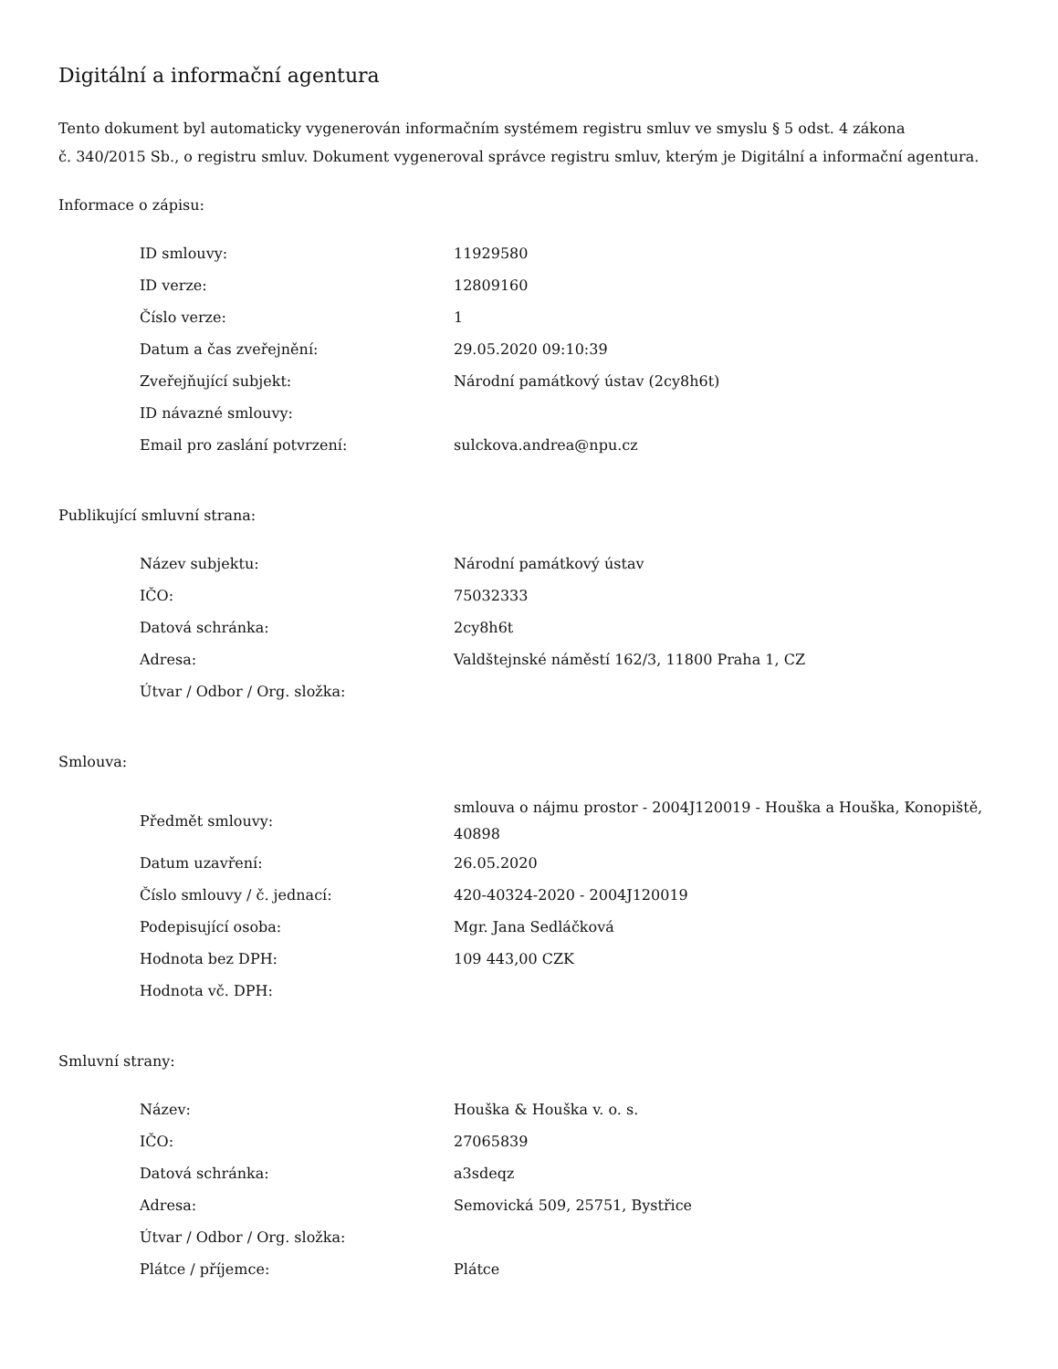Digitální a informační agentura
Tento dokument byl automaticky vygenerován informačním systémem registru smluv ve smyslu § 5 odst. 4 zákona
č. 340/2015 Sb., o registru smluv. Dokument vygeneroval správce registru smluv, kterým je Digitální a informační agentura.
Informace o zápisu:
| ID smlouvy: | 11929580 |
| ID verze: | 12809160 |
| Číslo verze: | 1 |
| Datum a čas zveřejnění: | 29.05.2020 09:10:39 |
| Zveřejňující subjekt: | Národní památkový ústav (2cy8h6t) |
| ID návazné smlouvy: | |
| Email pro zaslání potvrzení: | sulckova.andrea@npu.cz |
Publikující smluvní strana:
| Název subjektu: | Národní památkový ústav |
| IČO: | 75032333 |
| Datová schránka: | 2cy8h6t |
| Adresa: | Valdštejnské náměstí 162/3, 11800 Praha 1, CZ |
| Útvar / Odbor / Org. složka: | |
Smlouva:
| Předmět smlouvy: | smlouva o nájmu prostor - 2004J120019 - Houška a Houška, Konopiště, 40898 |
| Datum uzavření: | 26.05.2020 |
| Číslo smlouvy / č. jednací: | 420-40324-2020 - 2004J120019 |
| Podepisující osoba: | Mgr. Jana Sedláčková |
| Hodnota bez DPH: | 109 443,00 CZK |
| Hodnota vč. DPH: | |
Smluvní strany:
| Název: | Houška & Houška v. o. s. |
| IČO: | 27065839 |
| Datová schránka: | a3sdeqz |
| Adresa: | Semovická 509, 25751, Bystřice |
| Útvar / Odbor / Org. složka: | |
| Plátce / příjemce: | Plátce |